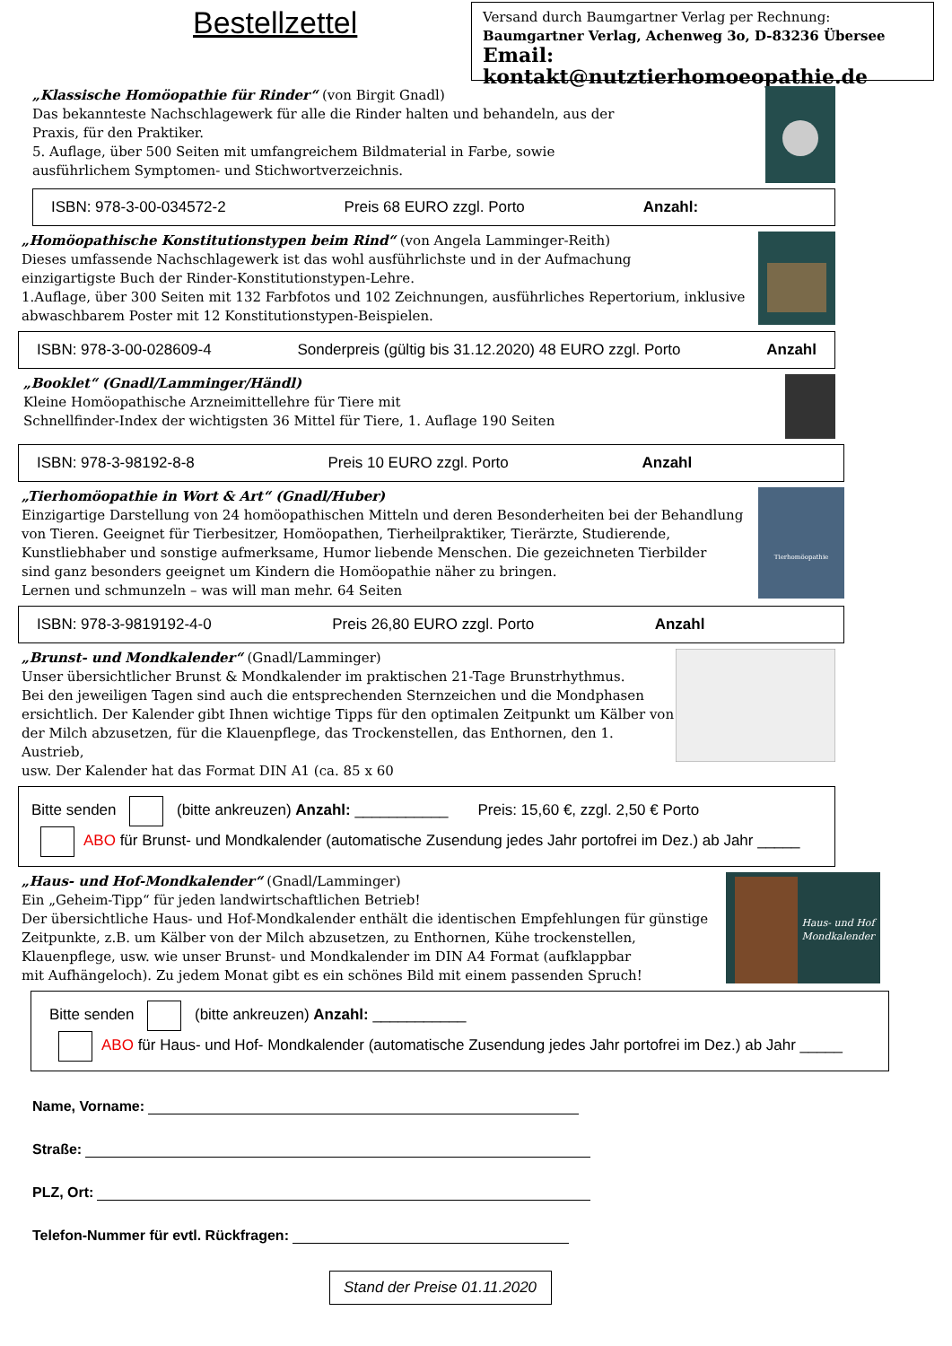Bestellzettel
Versand durch Baumgartner Verlag per Rechnung:
Baumgartner Verlag, Achenweg 3o, D-83236 Übersee
Email: kontakt@nutztierhomoeopathie.de
„Klassische Homöopathie für Rinder“ (von Birgit Gnadl)
Das bekannteste Nachschlagewerk für alle die Rinder halten und behandeln, aus der
Praxis, für den Praktiker.
5. Auflage, über 500 Seiten mit umfangreichem Bildmaterial in Farbe, sowie
ausführlichem Symptomen- und Stichwortverzeichnis.
ISBN: 978-3-00-034572-2 Preis 68 EURO zzgl. Porto Anzahl:
„Homöopathische Konstitutionstypen beim Rind“ (von Angela Lamminger-Reith)
Dieses umfassende Nachschlagewerk ist das wohl ausführlichste und in der Aufmachung
einzigartigste Buch der Rinder-Konstitutionstypen-Lehre.
1.Auflage, über 300 Seiten mit 132 Farbfotos und 102 Zeichnungen, ausführliches Repertorium, inklusive
abwaschbarem Poster mit 12 Konstitutionstypen-Beispielen.
ISBN: 978-3-00-028609-4 Sonderpreis (gültig bis 31.12.2020) 48 EURO zzgl. Porto Anzahl
„Booklet“ (Gnadl/Lamminger/Händl)
Kleine Homöopathische Arzneimittellehre für Tiere mit
Schnellfinder-Index der wichtigsten 36 Mittel für Tiere, 1. Auflage 190 Seiten
ISBN: 978-3-98192-8-8 Preis 10 EURO zzgl. Porto Anzahl
„Tierhomöopathie in Wort & Art“ (Gnadl/Huber)
Einzigartige Darstellung von 24 homöopathischen Mitteln und deren Besonderheiten bei der Behandlung
von Tieren. Geeignet für Tierbesitzer, Homöopathen, Tierheilpraktiker, Tierärzte, Studierende,
Kunstliebhaber und sonstige aufmerksame, Humor liebende Menschen. Die gezeichneten Tierbilder
sind ganz besonders geeignet um Kindern die Homöopathie näher zu bringen.
Lernen und schmunzeln – was will man mehr. 64 Seiten
Tierhomöopathie
ISBN: 978-3-9819192-4-0 Preis 26,80 EURO zzgl. Porto Anzahl
„Brunst- und Mondkalender“ (Gnadl/Lamminger)
Unser übersichtlicher Brunst & Mondkalender im praktischen 21-Tage Brunstrhythmus.
Bei den jeweiligen Tagen sind auch die entsprechenden Sternzeichen und die Mondphasen
ersichtlich. Der Kalender gibt Ihnen wichtige Tipps für den optimalen Zeitpunkt um Kälber von
der Milch abzusetzen, für die Klauenpflege, das Trockenstellen, das Enthornen, den 1. Austrieb,
usw. Der Kalender hat das Format DIN A1 (ca. 85 x 60
Bitte senden (bitte ankreuzen) Anzahl: ___________ Preis: 15,60 €, zzgl. 2,50 € Porto
ABO für Brunst- und Mondkalender (automatische Zusendung jedes Jahr portofrei im Dez.) ab Jahr _____
„Haus- und Hof-Mondkalender“ (Gnadl/Lamminger)
Ein „Geheim-Tipp“ für jeden landwirtschaftlichen Betrieb!
Der übersichtliche Haus- und Hof-Mondkalender enthält die identischen Empfehlungen für günstige
Zeitpunkte, z.B. um Kälber von der Milch abzusetzen, zu Enthornen, Kühe trockenstellen,
Klauenpflege, usw. wie unser Brunst- und Mondkalender im DIN A4 Format (aufklappbar
mit Aufhängeloch). Zu jedem Monat gibt es ein schönes Bild mit einem passenden Spruch!
Haus- und Hof
Mondkalender
Bitte senden (bitte ankreuzen) Anzahl: ___________
ABO für Haus- und Hof- Mondkalender (automatische Zusendung jedes Jahr portofrei im Dez.) ab Jahr _____
Name, Vorname:
Straße:
PLZ, Ort:
Telefon-Nummer für evtl. Rückfragen:
Stand der Preise 01.11.2020